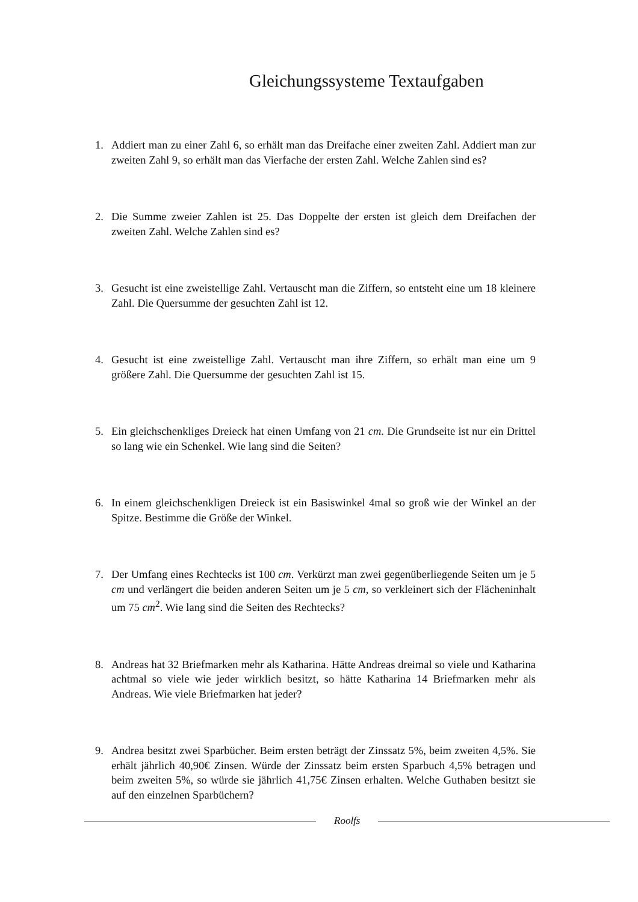Gleichungssysteme Textaufgaben
1. Addiert man zu einer Zahl 6, so erhält man das Dreifache einer zweiten Zahl. Addiert man zur zweiten Zahl 9, so erhält man das Vierfache der ersten Zahl. Welche Zahlen sind es?
2. Die Summe zweier Zahlen ist 25. Das Doppelte der ersten ist gleich dem Dreifachen der zweiten Zahl. Welche Zahlen sind es?
3. Gesucht ist eine zweistellige Zahl. Vertauscht man die Ziffern, so entsteht eine um 18 kleinere Zahl. Die Quersumme der gesuchten Zahl ist 12.
4. Gesucht ist eine zweistellige Zahl. Vertauscht man ihre Ziffern, so erhält man eine um 9 größere Zahl. Die Quersumme der gesuchten Zahl ist 15.
5. Ein gleichschenkliges Dreieck hat einen Umfang von 21 cm. Die Grundseite ist nur ein Drittel so lang wie ein Schenkel. Wie lang sind die Seiten?
6. In einem gleichschenkligen Dreieck ist ein Basiswinkel 4mal so groß wie der Winkel an der Spitze. Bestimme die Größe der Winkel.
7. Der Umfang eines Rechtecks ist 100 cm. Verkürzt man zwei gegenüberliegende Seiten um je 5 cm und verlängert die beiden anderen Seiten um je 5 cm, so verkleinert sich der Flächeninhalt um 75 cm<sup>2</sup>. Wie lang sind die Seiten des Rechtecks?
8. Andreas hat 32 Briefmarken mehr als Katharina. Hätte Andreas dreimal so viele und Katharina achtmal so viele wie jeder wirklich besitzt, so hätte Katharina 14 Briefmarken mehr als Andreas. Wie viele Briefmarken hat jeder?
9. Andrea besitzt zwei Sparbücher. Beim ersten beträgt der Zinssatz 5%, beim zweiten 4,5%. Sie erhält jährlich 40,90€ Zinsen. Würde der Zinssatz beim ersten Sparbuch 4,5% betragen und beim zweiten 5%, so würde sie jährlich 41,75€ Zinsen erhalten. Welche Guthaben besitzt sie auf den einzelnen Sparbüchern?
Roolfs